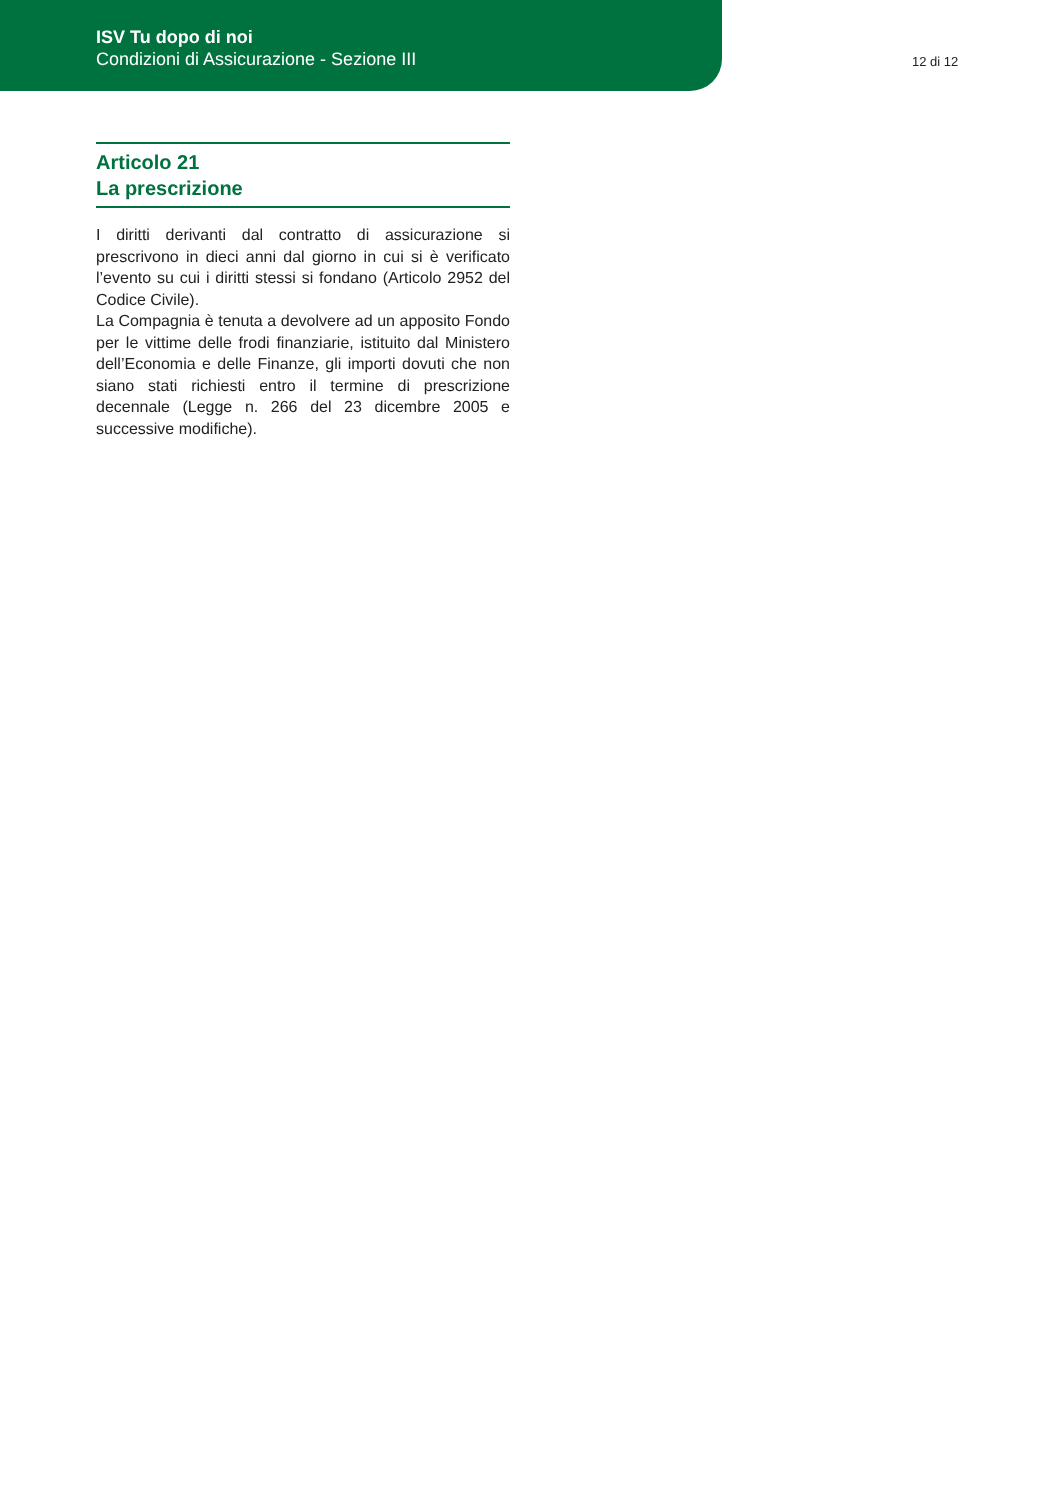ISV Tu dopo di noi
Condizioni di Assicurazione - Sezione III
12 di 12
Articolo 21
La prescrizione
I diritti derivanti dal contratto di assicurazione si prescrivono in dieci anni dal giorno in cui si è verificato l’evento su cui i diritti stessi si fondano (Articolo 2952 del Codice Civile).
La Compagnia è tenuta a devolvere ad un apposito Fondo per le vittime delle frodi finanziarie, istituito dal Ministero dell’Economia e delle Finanze, gli importi dovuti che non siano stati richiesti entro il termine di prescrizione decennale (Legge n. 266 del 23 dicembre 2005 e successive modifiche).